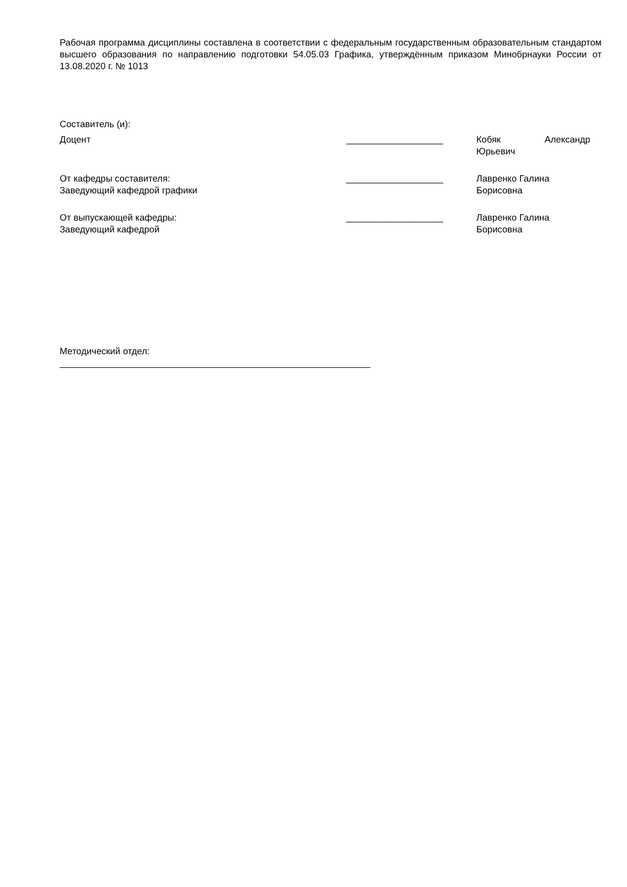Рабочая программа дисциплины составлена в соответствии с федеральным государственным образовательным стандартом высшего образования по направлению подготовки 54.05.03 Графика, утверждённым приказом Минобрнауки России от 13.08.2020 г. № 1013
Составитель (и):
Доцент ___________________ Кобяк Александр
Юрьевич
От кафедры составителя:
Заведующий кафедрой графики
___________________ Лавренко Галина
Борисовна
От выпускающей кафедры:
Заведующий кафедрой
___________________ Лавренко Галина
Борисовна
Методический отдел:
_____________________________________________________________